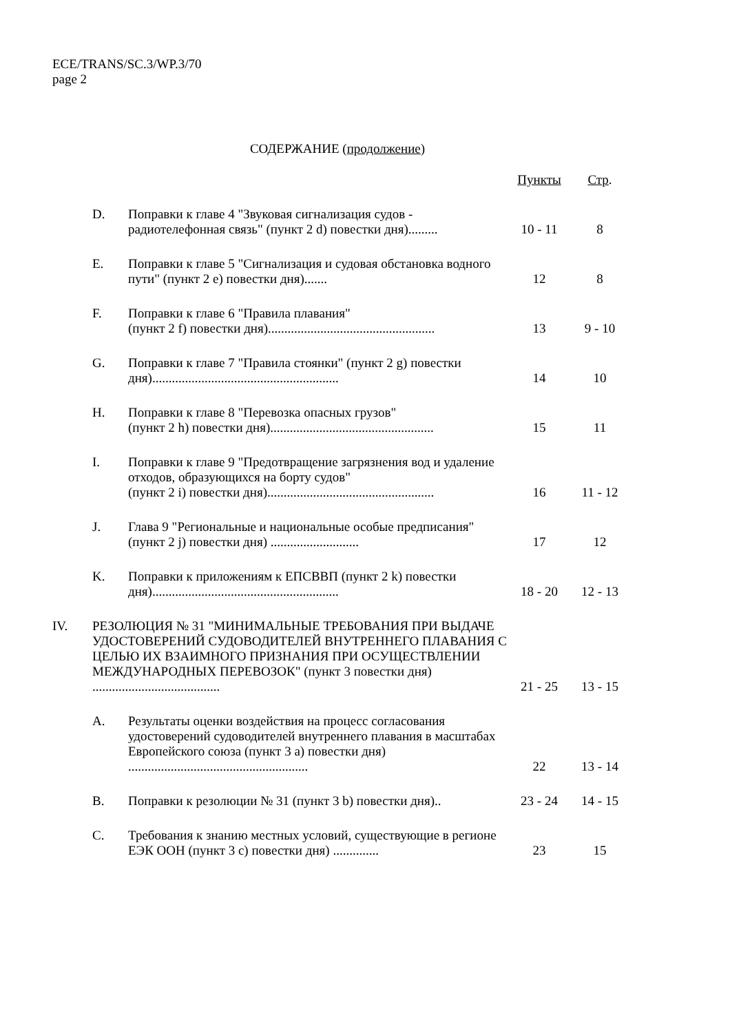ECE/TRANS/SC.3/WP.3/70
page 2
СОДЕРЖАНИЕ (продолжение)
| | | | Пункты | Стр . |
| --- | --- | --- | --- | --- |
| | D. | Поправки к главе 4 "Звуковая сигнализация судов - радиотелефонная связь" (пункт 2 d) повестки дня)......... | 10 - 11 | 8 |
| | E. | Поправки к главе 5 "Сигнализация и судовая обстановка водного пути" (пункт 2 e) повестки дня)....... | 12 | 8 |
| | F. | Поправки к главе 6 "Правила плавания" (пункт 2 f) повестки дня)................................................... | 13 | 9 - 10 |
| | G. | Поправки к главе 7 "Правила стоянки" (пункт 2 g) повестки дня)......................................................... | 14 | 10 |
| | H. | Поправки к главе 8 "Перевозка опасных грузов" (пункт 2 h) повестки дня).................................................. | 15 | 11 |
| | I. | Поправки к главе 9 "Предотвращение загрязнения вод и удаление отходов, образующихся на борту судов" (пункт 2 i) повестки дня)................................................... | 16 | 11 - 12 |
| | J. | Глава 9 "Региональные и национальные особые предписания" (пункт 2 j) повестки дня) ........................... | 17 | 12 |
| | K. | Поправки к приложениям к ЕПСВВП (пункт 2 k) повестки дня)......................................................... | 18 - 20 | 12 - 13 |
| IV. | РЕЗОЛЮЦИЯ № 31 "МИНИМАЛЬНЫЕ ТРЕБОВАНИЯ ПРИ ВЫДАЧЕ УДОСТОВЕРЕНИЙ СУДОВОДИТЕЛЕЙ ВНУТРЕННЕГО ПЛАВАНИЯ С ЦЕЛЬЮ ИХ ВЗАИМНОГО ПРИЗНАНИЯ ПРИ ОСУЩЕСТВЛЕНИИ МЕЖДУНАРОДНЫХ ПЕРЕВОЗОК" (пункт 3 повестки дня) ....................................... | | 21 - 25 | 13 - 15 |
| | A. | Результаты оценки воздействия на процесс согласования удостоверений судоводителей внутреннего плавания в масштабах Европейского союза (пункт 3 a) повестки дня) ....................................................... | 22 | 13 - 14 |
| | B. | Поправки к резолюции № 31 (пункт 3 b) повестки дня).. | 23 - 24 | 14 - 15 |
| | C. | Требования к знанию местных условий, существующие в регионе ЕЭК ООН (пункт 3 c) повестки дня) .............. | 23 | 15 |